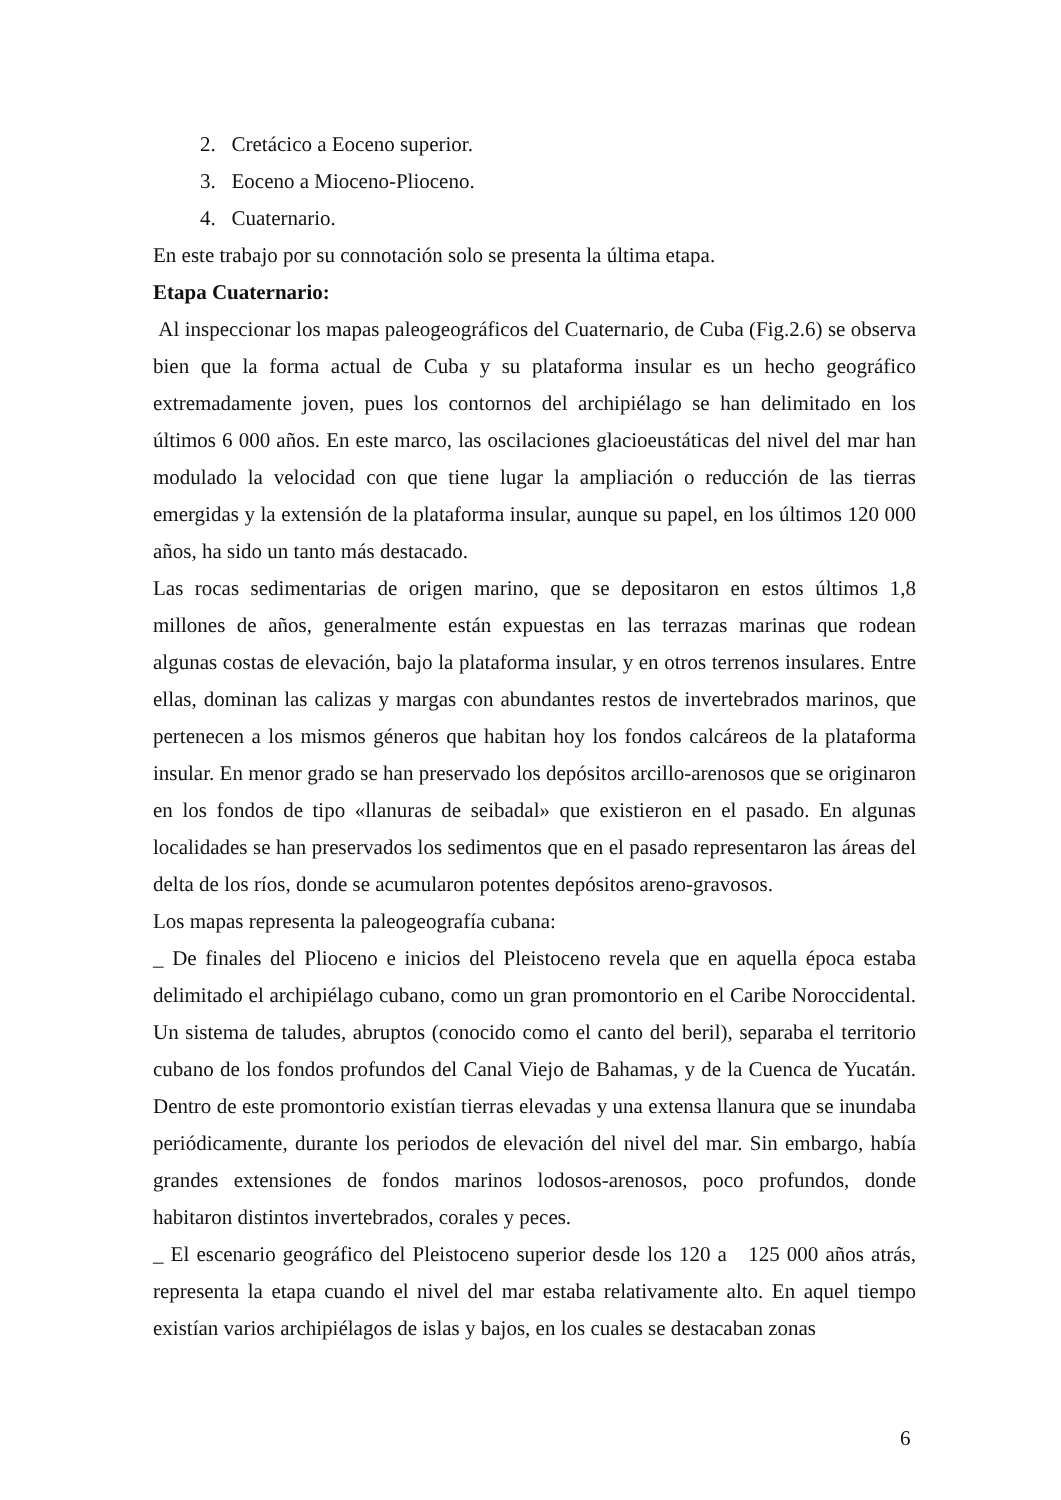2. Cretácico a Eoceno superior.
3. Eoceno a Mioceno-Plioceno.
4. Cuaternario.
En este trabajo por su connotación solo se presenta la última etapa.
Etapa Cuaternario:
Al inspeccionar los mapas paleogeográficos del Cuaternario, de Cuba (Fig.2.6) se observa bien que la forma actual de Cuba y su plataforma insular es un hecho geográfico extremadamente joven, pues los contornos del archipiélago se han delimitado en los últimos 6 000 años. En este marco, las oscilaciones glacioeustáticas del nivel del mar han modulado la velocidad con que tiene lugar la ampliación o reducción de las tierras emergidas y la extensión de la plataforma insular, aunque su papel, en los últimos 120 000 años, ha sido un tanto más destacado.
Las rocas sedimentarias de origen marino, que se depositaron en estos últimos 1,8 millones de años, generalmente están expuestas en las terrazas marinas que rodean algunas costas de elevación, bajo la plataforma insular, y en otros terrenos insulares. Entre ellas, dominan las calizas y margas con abundantes restos de invertebrados marinos, que pertenecen a los mismos géneros que habitan hoy los fondos calcáreos de la plataforma insular. En menor grado se han preservado los depósitos arcillo-arenosos que se originaron en los fondos de tipo «llanuras de seibadal» que existieron en el pasado. En algunas localidades se han preservados los sedimentos que en el pasado representaron las áreas del delta de los ríos, donde se acumularon potentes depósitos areno-gravosos.
Los mapas representa la paleogeografía cubana:
_ De finales del Plioceno e inicios del Pleistoceno revela que en aquella época estaba delimitado el archipiélago cubano, como un gran promontorio en el Caribe Noroccidental. Un sistema de taludes, abruptos (conocido como el canto del beril), separaba el territorio cubano de los fondos profundos del Canal Viejo de Bahamas, y de la Cuenca de Yucatán. Dentro de este promontorio existían tierras elevadas y una extensa llanura que se inundaba periódicamente, durante los periodos de elevación del nivel del mar. Sin embargo, había grandes extensiones de fondos marinos lodosos-arenosos, poco profundos, donde habitaron distintos invertebrados, corales y peces.
_ El escenario geográfico del Pleistoceno superior desde los 120 a 125 000 años atrás, representa la etapa cuando el nivel del mar estaba relativamente alto. En aquel tiempo existían varios archipiélagos de islas y bajos, en los cuales se destacaban zonas
6